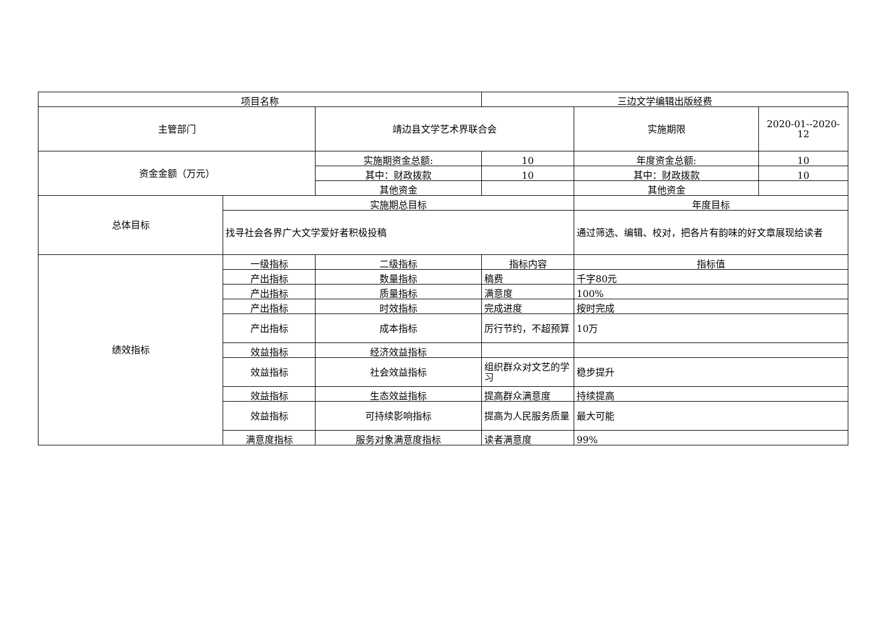| 项目名称 | | | 三边文学编辑出版经费 | | |
| 主管部门 | | 靖边县文学艺术界联合会 | | 实施期限 | 2020-01--2020-12 |
| 资金金额（万元） | | 实施期资金总额: | 10 | 年度资金总额: | 10 |
| | | 其中：财政拨款 | 10 | 其中：财政拨款 | 10 |
| | | 其他资金 | | 其他资金 | |
| 总体目标 | 实施期总目标 | | | 年度目标 | |
| | 找寻社会各界广大文学爱好者积极投稿 | | | 通过筛选、编辑、校对，把各片有韵味的好文章展现给读者 | |
| 绩效指标 | 一级指标 | 二级指标 | 指标内容 | 指标值 | |
| | 产出指标 | 数量指标 | 稿费 | 千字80元 | |
| | 产出指标 | 质量指标 | 满意度 | 100% | |
| | 产出指标 | 时效指标 | 完成进度 | 按时完成 | |
| | 产出指标 | 成本指标 | 厉行节约，不超预算 | 10万 | |
| | 效益指标 | 经济效益指标 | | | |
| | 效益指标 | 社会效益指标 | 组织群众对文艺的学习 | 稳步提升 | |
| | 效益指标 | 生态效益指标 | 提高群众满意度 | 持续提高 | |
| | 效益指标 | 可持续影响指标 | 提高为人民服务质量 | 最大可能 | |
| | 满意度指标 | 服务对象满意度指标 | 读者满意度 | 99% | |